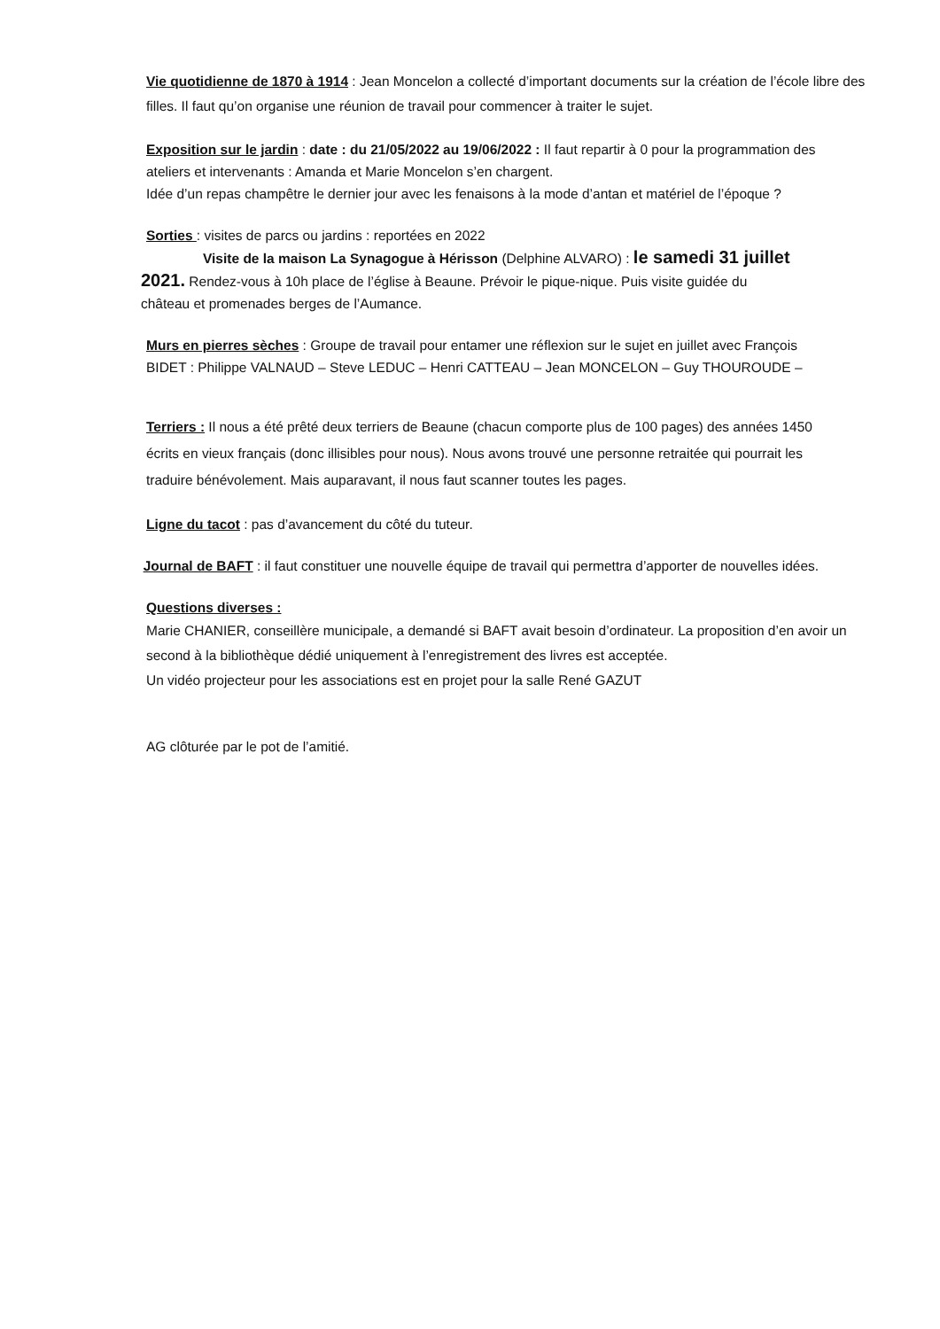Vie quotidienne de 1870 à 1914 : Jean Moncelon a collecté d’important documents sur la création de l’école libre des filles. Il faut qu’on organise une réunion de travail pour commencer à traiter le sujet.
Exposition sur le jardin : date : du 21/05/2022 au 19/06/2022 : Il faut repartir à 0 pour la programmation des ateliers et intervenants : Amanda et Marie Moncelon s’en chargent.
Idée d’un repas champêtre le dernier jour avec les fenaisons à la mode d’antan et matériel de l’époque ?
Sorties : visites de parcs ou jardins : reportées en 2022
Visite de la maison La Synagogue à Hérisson (Delphine ALVARO) : le samedi 31 juillet 2021. Rendez-vous à 10h place de l’église à Beaune. Prévoir le pique-nique. Puis visite guidée du château et promenades berges de l’Aumance.
Murs en pierres sèches : Groupe de travail pour entamer une réflexion sur le sujet en juillet avec François BIDET : Philippe VALNAUD – Steve LEDUC – Henri CATTEAU – Jean MONCELON – Guy THOUROUDE –
Terriers : Il nous a été prêté deux terriers de Beaune (chacun comporte plus de 100 pages) des années 1450 écrits en vieux français (donc illisibles pour nous). Nous avons trouvé une personne retraitée qui pourrait les traduire bénévolement. Mais auparavant, il nous faut scanner toutes les pages.
Ligne du tacot : pas d’avancement du côté du tuteur.
Journal de BAFT : il faut constituer une nouvelle équipe de travail qui permettra d’apporter de nouvelles idées.
Questions diverses :
Marie CHANIER, conseillère municipale, a demandé si BAFT avait besoin d’ordinateur. La proposition d’en avoir un second à la bibliothèque dédié uniquement à l’enregistrement des livres est acceptée.
Un vidéo projecteur pour les associations est en projet pour la salle René GAZUT
AG clôturée par le pot de l’amitié.